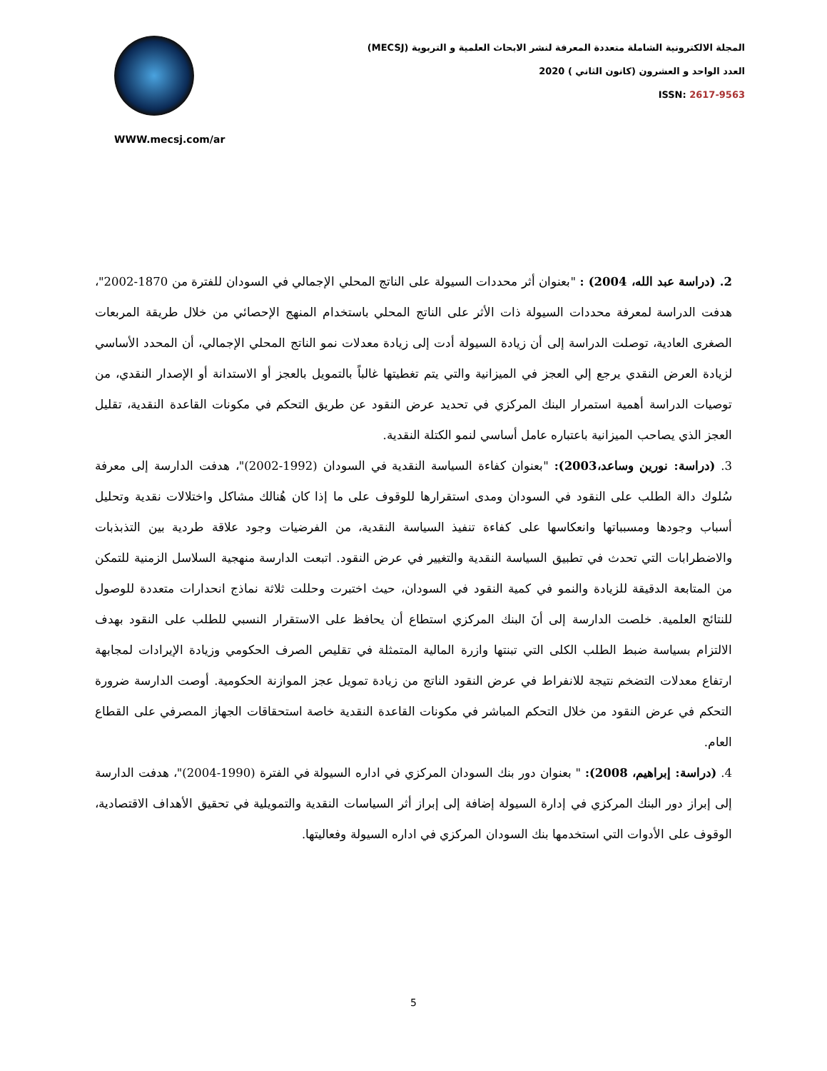WWW.mecsj.com/ar
المجلة الالكترونية الشاملة متعددة المعرفة لنشر الابحاث العلمية و التربوية (MECSJ)
العدد الواحد و العشرون (كانون الثاني ) 2020
ISSN: 2617-9563
2. (دراسة عبد الله، 2004) : "بعنوان أثر محددات السيولة على الناتج المحلي الإجمالي في السودان للفترة من 1870-2002"، هدفت الدراسة لمعرفة محددات السيولة ذات الأثر على الناتج المحلي باستخدام المنهج الإحصائي من خلال طريقة المربعات الصغرى العادية، توصلت الدراسة إلى أن زيادة السيولة أدت إلى زيادة معدلات نمو الناتج المحلي الإجمالي، أن المحدد الأساسي لزيادة العرض النقدي يرجع إلي العجز في الميزانية والتي يتم تغطيتها غالباً بالتمويل بالعجز أو الاستدانة أو الإصدار النقدي، من توصيات الدراسة أهمية استمرار البنك المركزي في تحديد عرض النقود عن طريق التحكم في مكونات القاعدة النقدية، تقليل العجز الذي يصاحب الميزانية باعتباره عامل أساسي لنمو الكتلة النقدية.
3. (دراسة: نورين وساعد،2003): "بعنوان كفاءة السياسة النقدية في السودان (1992-2002)"، هدفت الدارسة إلى معرفة سُلوك دالة الطلب على النقود في السودان ومدى استقرارها للوقوف على ما إذا كان هُنالك مشاكل واختلالات نقدية وتحليل أسباب وجودها ومسبباتها وانعكاسها على كفاءة تنفيذ السياسة النقدية، من الفرضيات وجود علاقة طردية بين التذبذبات والاضطرابات التي تحدث في تطبيق السياسة النقدية والتغيير في عرض النقود. اتبعت الدارسة منهجية السلاسل الزمنية للتمكن من المتابعة الدقيقة للزيادة والنمو في كمية النقود في السودان، حيث اختبرت وحللت ثلاثة نماذج انحدارات متعددة للوصول للنتائج العلمية. خلصت الدارسة إلى أنَ البنك المركزي استطاع أن يحافظ على الاستقرار النسبي للطلب على النقود بهدف الالتزام بسياسة ضبط الطلب الكلى التي تبنتها وازرة المالية المتمثلة في تقليص الصرف الحكومي وزيادة الإيرادات لمجابهة ارتفاع معدلات التضخم نتيجة للانفراط في عرض النقود الناتج من زيادة تمويل عجز الموازنة الحكومية. أوصت الدارسة ضرورة التحكم في عرض النقود من خلال التحكم المباشر في مكونات القاعدة النقدية خاصة استحقاقات الجهاز المصرفي على القطاع العام.
4. (دراسة: إبراهيم، 2008): " بعنوان دور بنك السودان المركزي في اداره السيولة في الفترة (1990-2004)"، هدفت الدارسة إلى إبراز دور البنك المركزي في إدارة السيولة إضافة إلى إبراز أثر السياسات النقدية والتمويلية في تحقيق الأهداف الاقتصادية، الوقوف على الأدوات التي استخدمها بنك السودان المركزي في اداره السيولة وفعاليتها.
5